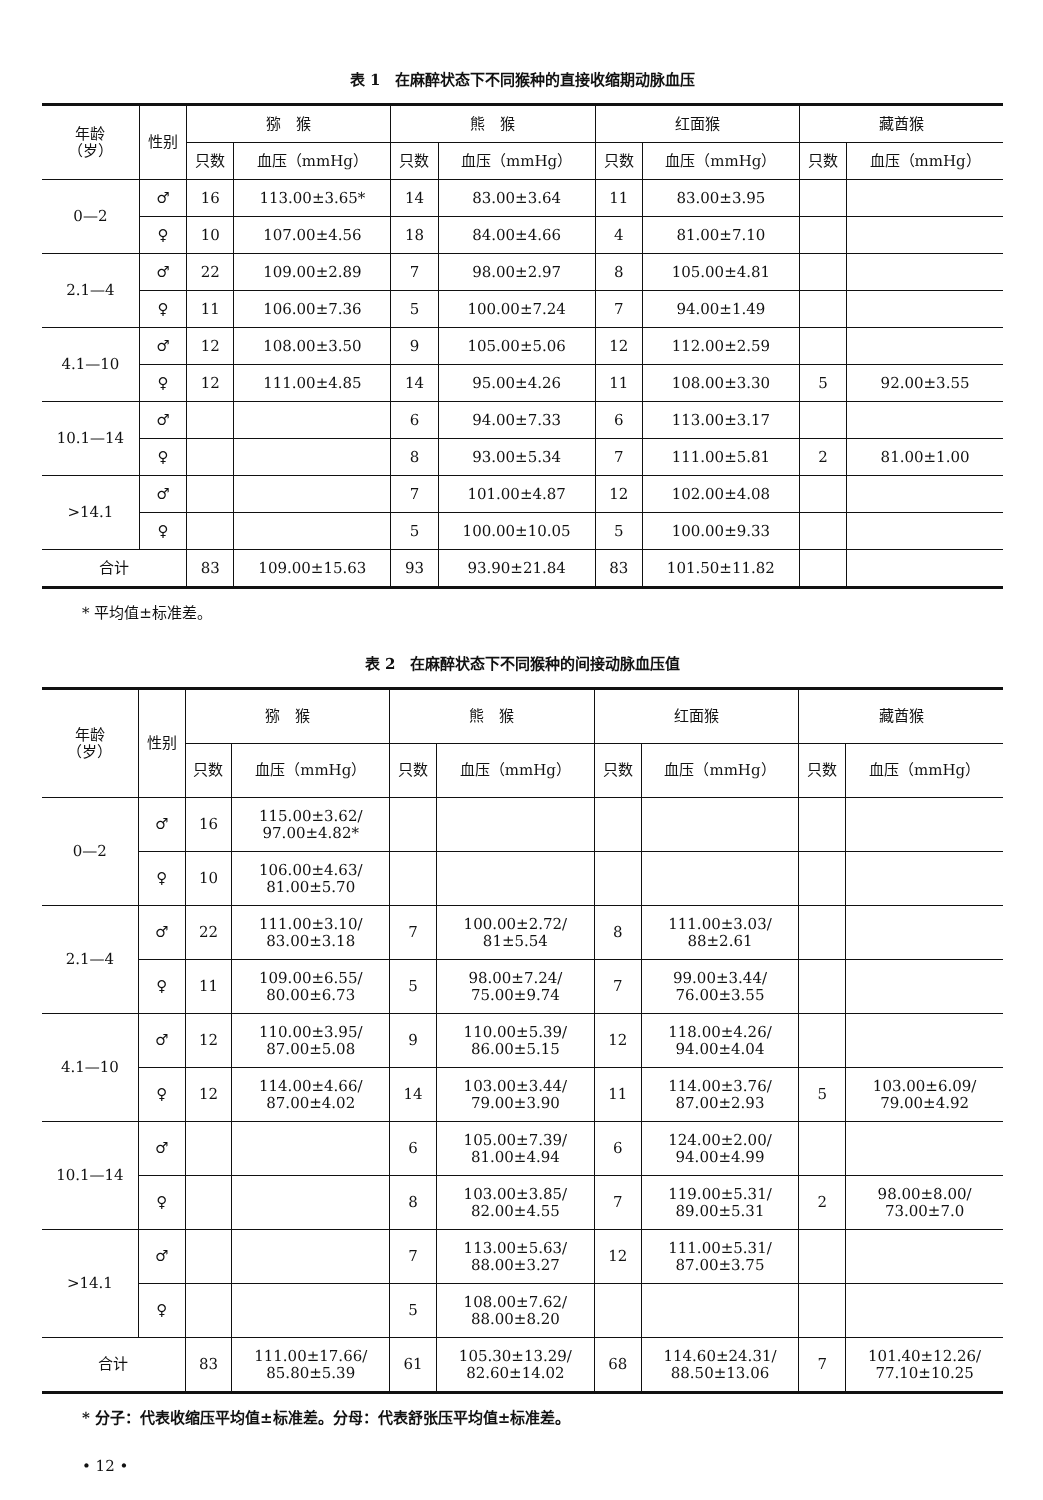表 1　在麻醉状态下不同猴种的直接收缩期动脉血压
| 年龄 （岁） | 性别 | 猕 猴 | | 熊 猴 | | 红面猴 | | 藏酋猴 | |
| --- | --- | --- | --- | --- | --- | --- | --- | --- | --- |
| | | 只数 | 血压（mmHg） | 只数 | 血压（mmHg） | 只数 | 血压（mmHg） | 只数 | 血压（mmHg） |
| 0—2 | ♂ | 16 | 113.00±3.65* | 14 | 83.00±3.64 | 11 | 83.00±3.95 | | |
| | ♀ | 10 | 107.00±4.56 | 18 | 84.00±4.66 | 4 | 81.00±7.10 | | |
| 2.1—4 | ♂ | 22 | 109.00±2.89 | 7 | 98.00±2.97 | 8 | 105.00±4.81 | | |
| | ♀ | 11 | 106.00±7.36 | 5 | 100.00±7.24 | 7 | 94.00±1.49 | | |
| 4.1—10 | ♂ | 12 | 108.00±3.50 | 9 | 105.00±5.06 | 12 | 112.00±2.59 | | |
| | ♀ | 12 | 111.00±4.85 | 14 | 95.00±4.26 | 11 | 108.00±3.30 | 5 | 92.00±3.55 |
| 10.1—14 | ♂ | | | 6 | 94.00±7.33 | 6 | 113.00±3.17 | | |
| | ♀ | | | 8 | 93.00±5.34 | 7 | 111.00±5.81 | 2 | 81.00±1.00 |
| >14.1 | ♂ | | | 7 | 101.00±4.87 | 12 | 102.00±4.08 | | |
| | ♀ | | | 5 | 100.00±10.05 | 5 | 100.00±9.33 | | |
| 合计 | | 83 | 109.00±15.63 | 93 | 93.90±21.84 | 83 | 101.50±11.82 | | |
* 平均值±标准差。
表 2　在麻醉状态下不同猴种的间接动脉血压值
| 年龄 （岁） | 性别 | 猕 猴 | | 熊 猴 | | 红面猴 | | 藏酋猴 | |
| --- | --- | --- | --- | --- | --- | --- | --- | --- | --- |
| | | 只数 | 血压（mmHg） | 只数 | 血压（mmHg） | 只数 | 血压（mmHg） | 只数 | 血压（mmHg） |
| 0—2 | ♂ | 16 | 115.00±3.62/ 97.00±4.82* | | | | | | |
| | ♀ | 10 | 106.00±4.63/ 81.00±5.70 | | | | | | |
| 2.1—4 | ♂ | 22 | 111.00±3.10/ 83.00±3.18 | 7 | 100.00±2.72/ 81±5.54 | 8 | 111.00±3.03/ 88±2.61 | | |
| | ♀ | 11 | 109.00±6.55/ 80.00±6.73 | 5 | 98.00±7.24/ 75.00±9.74 | 7 | 99.00±3.44/ 76.00±3.55 | | |
| 4.1—10 | ♂ | 12 | 110.00±3.95/ 87.00±5.08 | 9 | 110.00±5.39/ 86.00±5.15 | 12 | 118.00±4.26/ 94.00±4.04 | | |
| | ♀ | 12 | 114.00±4.66/ 87.00±4.02 | 14 | 103.00±3.44/ 79.00±3.90 | 11 | 114.00±3.76/ 87.00±2.93 | 5 | 103.00±6.09/ 79.00±4.92 |
| 10.1—14 | ♂ | | | 6 | 105.00±7.39/ 81.00±4.94 | 6 | 124.00±2.00/ 94.00±4.99 | | |
| | ♀ | | | 8 | 103.00±3.85/ 82.00±4.55 | 7 | 119.00±5.31/ 89.00±5.31 | 2 | 98.00±8.00/ 73.00±7.0 |
| >14.1 | ♂ | | | 7 | 113.00±5.63/ 88.00±3.27 | 12 | 111.00±5.31/ 87.00±3.75 | | |
| | ♀ | | | 5 | 108.00±7.62/ 88.00±8.20 | | | | |
| 合计 | | 83 | 111.00±17.66/ 85.80±5.39 | 61 | 105.30±13.29/ 82.60±14.02 | 68 | 114.60±24.31/ 88.50±13.06 | 7 | 101.40±12.26/ 77.10±10.25 |
* 分子：代表收缩压平均值±标准差。分母：代表舒张压平均值±标准差。
• 12 •